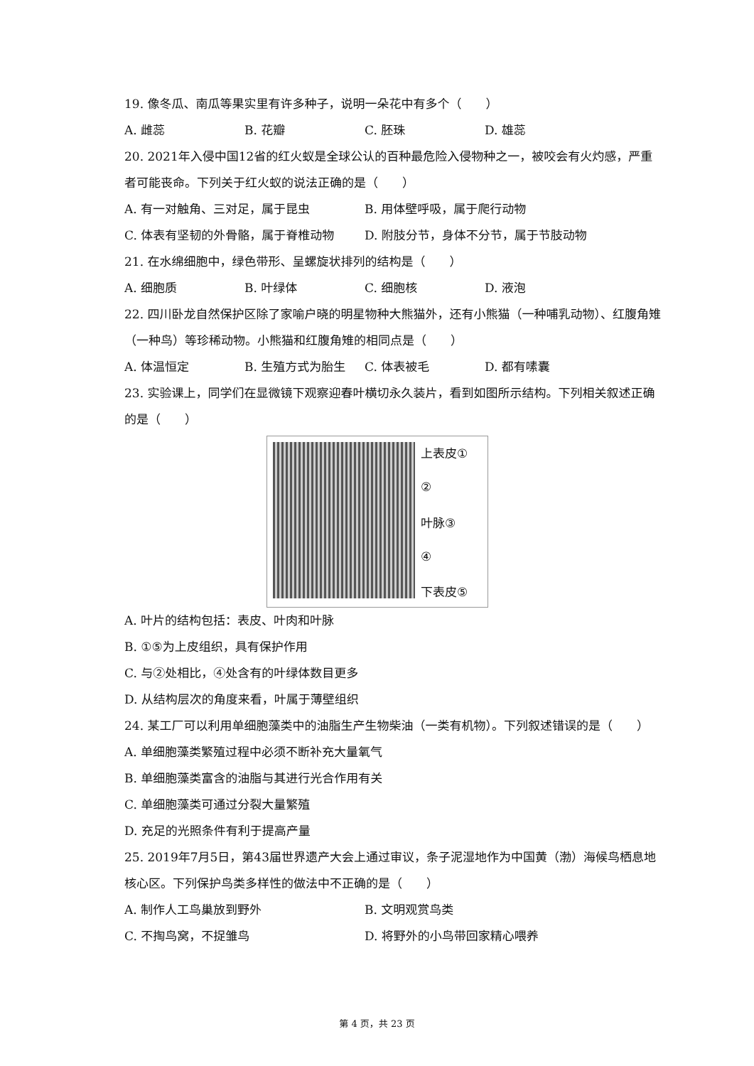19. 像冬瓜、南瓜等果实里有许多种子，说明一朵花中有多个（　　）
A. 雌蕊 B. 花瓣 C. 胚珠 D. 雄蕊
20. 2021年入侵中国12省的红火蚁是全球公认的百种最危险入侵物种之一，被咬会有火灼感，严重者可能丧命。下列关于红火蚁的说法正确的是（　　）
A. 有一对触角、三对足，属于昆虫 B. 用体壁呼吸，属于爬行动物
C. 体表有坚韧的外骨骼，属于脊椎动物 D. 附肢分节，身体不分节，属于节肢动物
21. 在水绵细胞中，绿色带形、呈螺旋状排列的结构是（　　）
A. 细胞质 B. 叶绿体 C. 细胞核 D. 液泡
22. 四川卧龙自然保护区除了家喻户晓的明星物种大熊猫外，还有小熊猫（一种哺乳动物）、红腹角雉（一种鸟）等珍稀动物。小熊猫和红腹角雉的相同点是（　　）
A. 体温恒定 B. 生殖方式为胎生 C. 体表被毛 D. 都有嗉囊
23. 实验课上，同学们在显微镜下观察迎春叶横切永久装片，看到如图所示结构。下列相关叙述正确的是（　　）
上表皮①
②
叶脉③
④
下表皮⑤
A. 叶片的结构包括：表皮、叶肉和叶脉
B. ①⑤为上皮组织，具有保护作用
C. 与②处相比，④处含有的叶绿体数目更多
D. 从结构层次的角度来看，叶属于薄壁组织
24. 某工厂可以利用单细胞藻类中的油脂生产生物柴油（一类有机物）。下列叙述错误的是（　　）
A. 单细胞藻类繁殖过程中必须不断补充大量氧气
B. 单细胞藻类富含的油脂与其进行光合作用有关
C. 单细胞藻类可通过分裂大量繁殖
D. 充足的光照条件有利于提高产量
25. 2019年7月5日，第43届世界遗产大会上通过审议，条子泥湿地作为中国黄（渤）海候鸟栖息地核心区。下列保护鸟类多样性的做法中不正确的是（　　）
A. 制作人工鸟巢放到野外 B. 文明观赏鸟类
C. 不掏鸟窝，不捉雏鸟 D. 将野外的小鸟带回家精心喂养
第 4 页，共 23 页